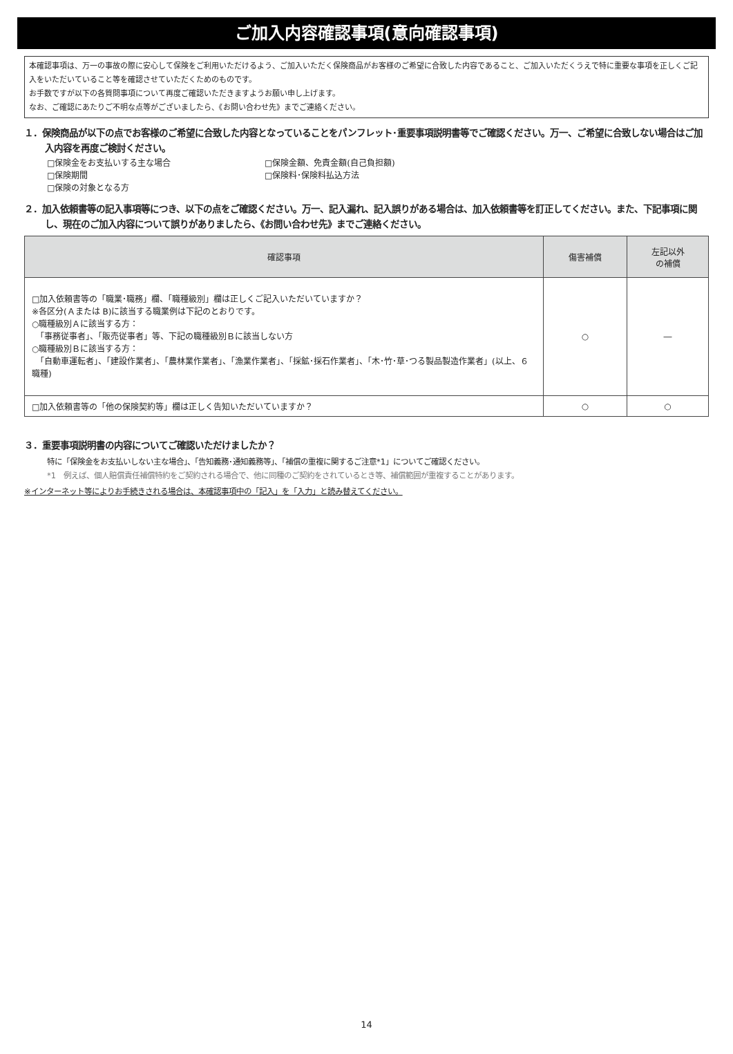ご加入内容確認事項(意向確認事項)
本確認事項は、万一の事故の際に安心して保険をご利用いただけるよう、ご加入いただく保険商品がお客様のご希望に合致した内容であること、ご加入いただくうえで特に重要な事項を正しくご記入をいただいていること等を確認させていただくためのものです。
お手数ですが以下の各質問事項について再度ご確認いただきますようお願い申し上げます。
なお、ご確認にあたりご不明な点等がございましたら、《お問い合わせ先》までご連絡ください。
１．保険商品が以下の点でお客様のご希望に合致した内容となっていることをパンフレット･重要事項説明書等でご確認ください。万一、ご希望に合致しない場合はご加入内容を再度ご検討ください。
□保険金をお支払いする主な場合
□保険金額、免責金額(自己負担額)
□保険期間
□保険料･保険料払込方法
□保険の対象となる方
２．加入依頼書等の記入事項等につき、以下の点をご確認ください。万一、記入漏れ、記入誤りがある場合は、加入依頼書等を訂正してください。また、下記事項に関し、現在のご加入内容について誤りがありましたら、《お問い合わせ先》までご連絡ください。
| 確認事項 | 傷害補償 | 左記以外 の補償 |
| --- | --- | --- |
| □加入依頼書等の「職業･職務」欄、「職種級別」欄は正しくご記入いただいていますか？ ※各区分(Ａまたは B)に該当する職業例は下記のとおりです。 ○職種級別Ａに該当する方： 「事務従事者」、「販売従事者」等、下記の職種級別Ｂに該当しない方 ○職種級別Ｂに該当する方： 「自動車運転者」、「建設作業者」、「農林業作業者」、「漁業作業者」、「採鉱･採石作業者」、「木･竹･草･つる製品製造作業者」(以上、６職種) | ○ | ― |
| □加入依頼書等の「他の保険契約等」欄は正しく告知いただいていますか？ | ○ | ○ |
３．重要事項説明書の内容についてご確認いただけましたか？
特に「保険金をお支払いしない主な場合」、「告知義務･通知義務等」、「補償の重複に関するご注意*1」についてご確認ください。
*1　例えば、個人賠償責任補償特約をご契約される場合で、他に同種のご契約をされているとき等、補償範囲が重複することがあります。
※インターネット等によりお手続きされる場合は、本確認事項中の「記入」を「入力」と読み替えてください。
14